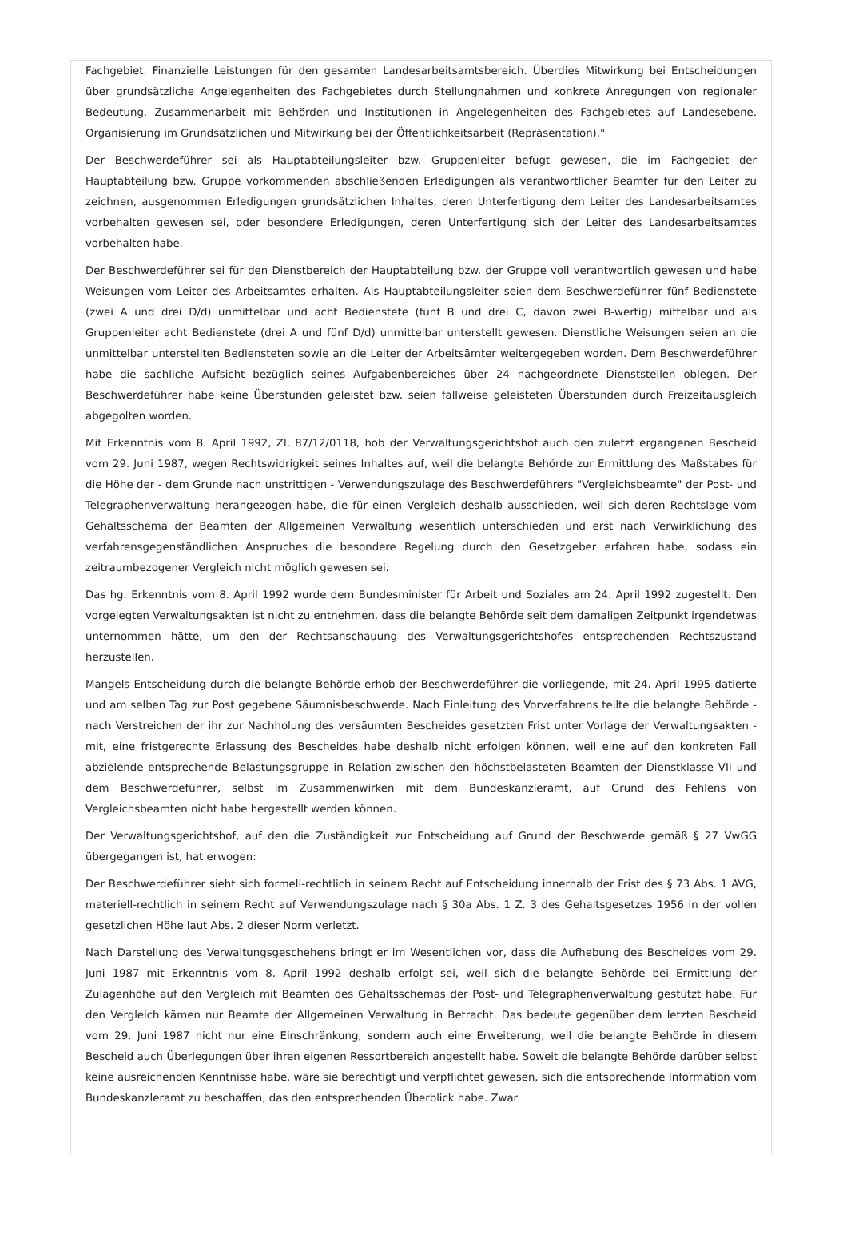Fachgebiet. Finanzielle Leistungen für den gesamten Landesarbeitsamtsbereich. Überdies Mitwirkung bei Entscheidungen über grundsätzliche Angelegenheiten des Fachgebietes durch Stellungnahmen und konkrete Anregungen von regionaler Bedeutung. Zusammenarbeit mit Behörden und Institutionen in Angelegenheiten des Fachgebietes auf Landesebene. Organisierung im Grundsätzlichen und Mitwirkung bei der Öffentlichkeitsarbeit (Repräsentation)."
Der Beschwerdeführer sei als Hauptabteilungsleiter bzw. Gruppenleiter befugt gewesen, die im Fachgebiet der Hauptabteilung bzw. Gruppe vorkommenden abschließenden Erledigungen als verantwortlicher Beamter für den Leiter zu zeichnen, ausgenommen Erledigungen grundsätzlichen Inhaltes, deren Unterfertigung dem Leiter des Landesarbeitsamtes vorbehalten gewesen sei, oder besondere Erledigungen, deren Unterfertigung sich der Leiter des Landesarbeitsamtes vorbehalten habe.
Der Beschwerdeführer sei für den Dienstbereich der Hauptabteilung bzw. der Gruppe voll verantwortlich gewesen und habe Weisungen vom Leiter des Arbeitsamtes erhalten. Als Hauptabteilungsleiter seien dem Beschwerdeführer fünf Bedienstete (zwei A und drei D/d) unmittelbar und acht Bedienstete (fünf B und drei C, davon zwei B-wertig) mittelbar und als Gruppenleiter acht Bedienstete (drei A und fünf D/d) unmittelbar unterstellt gewesen. Dienstliche Weisungen seien an die unmittelbar unterstellten Bediensteten sowie an die Leiter der Arbeitsämter weitergegeben worden. Dem Beschwerdeführer habe die sachliche Aufsicht bezüglich seines Aufgabenbereiches über 24 nachgeordnete Dienststellen oblegen. Der Beschwerdeführer habe keine Überstunden geleistet bzw. seien fallweise geleisteten Überstunden durch Freizeitausgleich abgegolten worden.
Mit Erkenntnis vom 8. April 1992, Zl. 87/12/0118, hob der Verwaltungsgerichtshof auch den zuletzt ergangenen Bescheid vom 29. Juni 1987, wegen Rechtswidrigkeit seines Inhaltes auf, weil die belangte Behörde zur Ermittlung des Maßstabes für die Höhe der - dem Grunde nach unstrittigen - Verwendungszulage des Beschwerdeführers "Vergleichsbeamte" der Post- und Telegraphenverwaltung herangezogen habe, die für einen Vergleich deshalb ausschieden, weil sich deren Rechtslage vom Gehaltsschema der Beamten der Allgemeinen Verwaltung wesentlich unterschieden und erst nach Verwirklichung des verfahrensgegenständlichen Anspruches die besondere Regelung durch den Gesetzgeber erfahren habe, sodass ein zeitraumbezogener Vergleich nicht möglich gewesen sei.
Das hg. Erkenntnis vom 8. April 1992 wurde dem Bundesminister für Arbeit und Soziales am 24. April 1992 zugestellt. Den vorgelegten Verwaltungsakten ist nicht zu entnehmen, dass die belangte Behörde seit dem damaligen Zeitpunkt irgendetwas unternommen hätte, um den der Rechtsanschauung des Verwaltungsgerichtshofes entsprechenden Rechtszustand herzustellen.
Mangels Entscheidung durch die belangte Behörde erhob der Beschwerdeführer die vorliegende, mit 24. April 1995 datierte und am selben Tag zur Post gegebene Säumnisbeschwerde. Nach Einleitung des Vorverfahrens teilte die belangte Behörde - nach Verstreichen der ihr zur Nachholung des versäumten Bescheides gesetzten Frist unter Vorlage der Verwaltungsakten - mit, eine fristgerechte Erlassung des Bescheides habe deshalb nicht erfolgen können, weil eine auf den konkreten Fall abzielende entsprechende Belastungsgruppe in Relation zwischen den höchstbelasteten Beamten der Dienstklasse VII und dem Beschwerdeführer, selbst im Zusammenwirken mit dem Bundeskanzleramt, auf Grund des Fehlens von Vergleichsbeamten nicht habe hergestellt werden können.
Der Verwaltungsgerichtshof, auf den die Zuständigkeit zur Entscheidung auf Grund der Beschwerde gemäß § 27 VwGG übergegangen ist, hat erwogen:
Der Beschwerdeführer sieht sich formell-rechtlich in seinem Recht auf Entscheidung innerhalb der Frist des § 73 Abs. 1 AVG, materiell-rechtlich in seinem Recht auf Verwendungszulage nach § 30a Abs. 1 Z. 3 des Gehaltsgesetzes 1956 in der vollen gesetzlichen Höhe laut Abs. 2 dieser Norm verletzt.
Nach Darstellung des Verwaltungsgeschehens bringt er im Wesentlichen vor, dass die Aufhebung des Bescheides vom 29. Juni 1987 mit Erkenntnis vom 8. April 1992 deshalb erfolgt sei, weil sich die belangte Behörde bei Ermittlung der Zulagenhöhe auf den Vergleich mit Beamten des Gehaltsschemas der Post- und Telegraphenverwaltung gestützt habe. Für den Vergleich kämen nur Beamte der Allgemeinen Verwaltung in Betracht. Das bedeute gegenüber dem letzten Bescheid vom 29. Juni 1987 nicht nur eine Einschränkung, sondern auch eine Erweiterung, weil die belangte Behörde in diesem Bescheid auch Überlegungen über ihren eigenen Ressortbereich angestellt habe. Soweit die belangte Behörde darüber selbst keine ausreichenden Kenntnisse habe, wäre sie berechtigt und verpflichtet gewesen, sich die entsprechende Information vom Bundeskanzleramt zu beschaffen, das den entsprechenden Überblick habe. Zwar